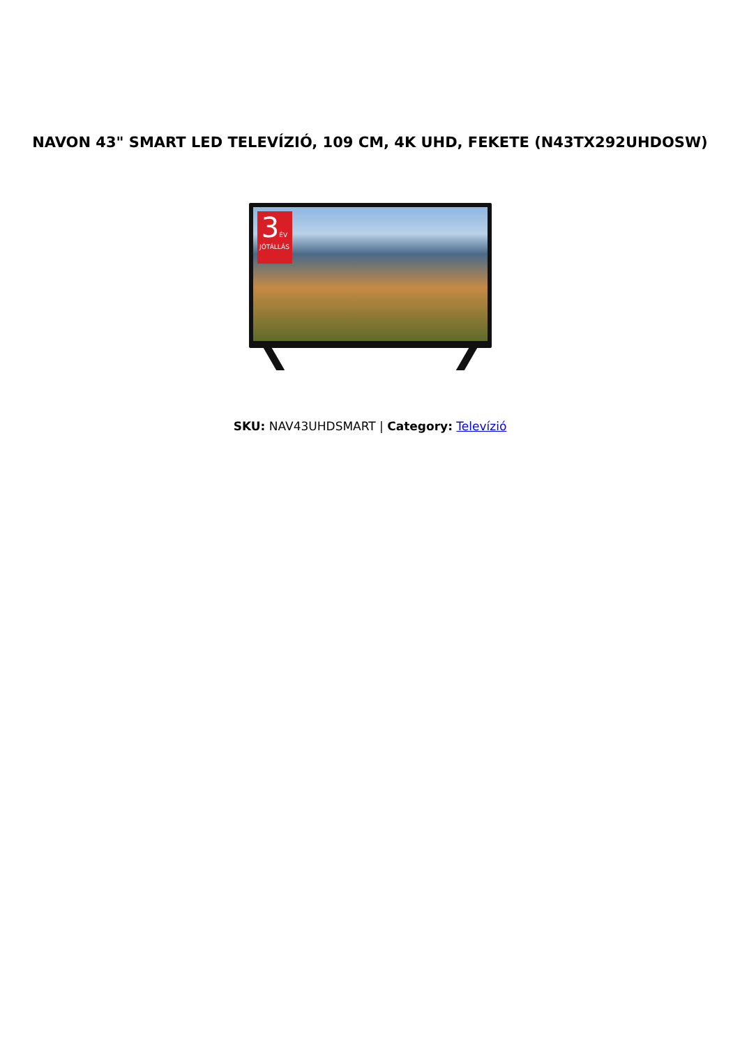NAVON 43" SMART LED TELEVÍZIÓ, 109 CM, 4K UHD, FEKETE (N43TX292UHDOSW)
3 ÉV
JÓTÁLLÁS
SKU: NAV43UHDSMART | Category: Televízió